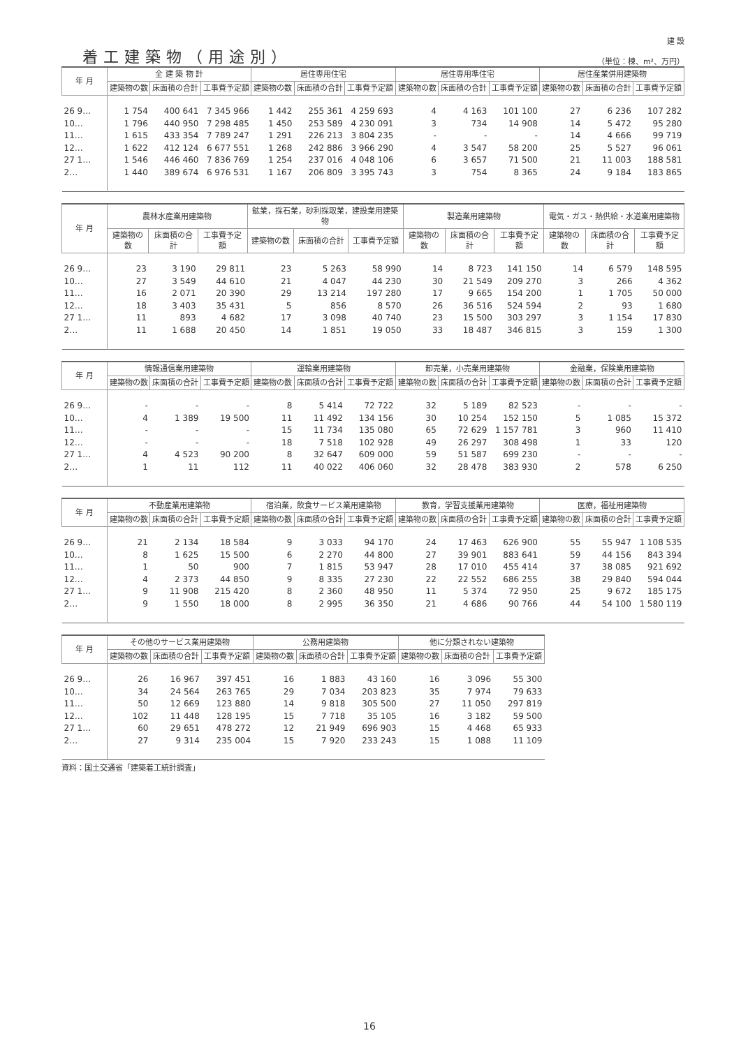着工建築物（用途別）
建 設
（単位：棟、m²、万円）
| 年 月 | 全 建 築 物 計 | | | 居住専用住宅 | | | 居住専用準住宅 | | | 居住産業併用建築物 | | |
| --- | --- | --- | --- | --- | --- | --- | --- | --- | --- | --- | --- | --- |
| | 建築物の数 | 床面積の合計 | 工事費予定額 | 建築物の数 | 床面積の合計 | 工事費予定額 | 建築物の数 | 床面積の合計 | 工事費予定額 | 建築物の数 | 床面積の合計 | 工事費予定額 |
| 26 9… | 1 754 | 400 641 | 7 345 966 | 1 442 | 255 361 | 4 259 693 | 4 | 4 163 | 101 100 | 27 | 6 236 | 107 282 |
| 10… | 1 796 | 440 950 | 7 298 485 | 1 450 | 253 589 | 4 230 091 | 3 | 734 | 14 908 | 14 | 5 472 | 95 280 |
| 11… | 1 615 | 433 354 | 7 789 247 | 1 291 | 226 213 | 3 804 235 | - | - | - | 14 | 4 666 | 99 719 |
| 12… | 1 622 | 412 124 | 6 677 551 | 1 268 | 242 886 | 3 966 290 | 4 | 3 547 | 58 200 | 25 | 5 527 | 96 061 |
| 27 1… | 1 546 | 446 460 | 7 836 769 | 1 254 | 237 016 | 4 048 106 | 6 | 3 657 | 71 500 | 21 | 11 003 | 188 581 |
| 2… | 1 440 | 389 674 | 6 976 531 | 1 167 | 206 809 | 3 395 743 | 3 | 754 | 8 365 | 24 | 9 184 | 183 865 |
| 年 月 | 農林水産業用建築物 | | | 鉱業，採石業，砂利採取業，建設業用建築物 | | | 製造業用建築物 | | | 電気・ガス・熱供給・水道業用建築物 | | |
| --- | --- | --- | --- | --- | --- | --- | --- | --- | --- | --- | --- | --- |
| | 建築物の数 | 床面積の合計 | 工事費予定額 | 建築物の数 | 床面積の合計 | 工事費予定額 | 建築物の数 | 床面積の合計 | 工事費予定額 | 建築物の数 | 床面積の合計 | 工事費予定額 |
| 26 9… | 23 | 3 190 | 29 811 | 23 | 5 263 | 58 990 | 14 | 8 723 | 141 150 | 14 | 6 579 | 148 595 |
| 10… | 27 | 3 549 | 44 610 | 21 | 4 047 | 44 230 | 30 | 21 549 | 209 270 | 3 | 266 | 4 362 |
| 11… | 16 | 2 071 | 20 390 | 29 | 13 214 | 197 280 | 17 | 9 665 | 154 200 | 1 | 1 705 | 50 000 |
| 12… | 18 | 3 403 | 35 431 | 5 | 856 | 8 570 | 26 | 36 516 | 524 594 | 2 | 93 | 1 680 |
| 27 1… | 11 | 893 | 4 682 | 17 | 3 098 | 40 740 | 23 | 15 500 | 303 297 | 3 | 1 154 | 17 830 |
| 2… | 11 | 1 688 | 20 450 | 14 | 1 851 | 19 050 | 33 | 18 487 | 346 815 | 3 | 159 | 1 300 |
| 年 月 | 情報通信業用建築物 | | | 運輸業用建築物 | | | 卸売業，小売業用建築物 | | | 金融業，保険業用建築物 | | |
| --- | --- | --- | --- | --- | --- | --- | --- | --- | --- | --- | --- | --- |
| | 建築物の数 | 床面積の合計 | 工事費予定額 | 建築物の数 | 床面積の合計 | 工事費予定額 | 建築物の数 | 床面積の合計 | 工事費予定額 | 建築物の数 | 床面積の合計 | 工事費予定額 |
| 26 9… | - | - | - | 8 | 5 414 | 72 722 | 32 | 5 189 | 82 523 | - | - | - |
| 10… | 4 | 1 389 | 19 500 | 11 | 11 492 | 134 156 | 30 | 10 254 | 152 150 | 5 | 1 085 | 15 372 |
| 11… | - | - | - | 15 | 11 734 | 135 080 | 65 | 72 629 | 1 157 781 | 3 | 960 | 11 410 |
| 12… | - | - | - | 18 | 7 518 | 102 928 | 49 | 26 297 | 308 498 | 1 | 33 | 120 |
| 27 1… | 4 | 4 523 | 90 200 | 8 | 32 647 | 609 000 | 59 | 51 587 | 699 230 | - | - | - |
| 2… | 1 | 11 | 112 | 11 | 40 022 | 406 060 | 32 | 28 478 | 383 930 | 2 | 578 | 6 250 |
| 年 月 | 不動産業用建築物 | | | 宿泊業，飲食サービス業用建築物 | | | 教育，学習支援業用建築物 | | | 医療，福祉用建築物 | | |
| --- | --- | --- | --- | --- | --- | --- | --- | --- | --- | --- | --- | --- |
| | 建築物の数 | 床面積の合計 | 工事費予定額 | 建築物の数 | 床面積の合計 | 工事費予定額 | 建築物の数 | 床面積の合計 | 工事費予定額 | 建築物の数 | 床面積の合計 | 工事費予定額 |
| 26 9… | 21 | 2 134 | 18 584 | 9 | 3 033 | 94 170 | 24 | 17 463 | 626 900 | 55 | 55 947 | 1 108 535 |
| 10… | 8 | 1 625 | 15 500 | 6 | 2 270 | 44 800 | 27 | 39 901 | 883 641 | 59 | 44 156 | 843 394 |
| 11… | 1 | 50 | 900 | 7 | 1 815 | 53 947 | 28 | 17 010 | 455 414 | 37 | 38 085 | 921 692 |
| 12… | 4 | 2 373 | 44 850 | 9 | 8 335 | 27 230 | 22 | 22 552 | 686 255 | 38 | 29 840 | 594 044 |
| 27 1… | 9 | 11 908 | 215 420 | 8 | 2 360 | 48 950 | 11 | 5 374 | 72 950 | 25 | 9 672 | 185 175 |
| 2… | 9 | 1 550 | 18 000 | 8 | 2 995 | 36 350 | 21 | 4 686 | 90 766 | 44 | 54 100 | 1 580 119 |
| 年 月 | その他のサービス業用建築物 | | | 公務用建築物 | | | 他に分類されない建築物 | | |
| --- | --- | --- | --- | --- | --- | --- | --- | --- | --- |
| | 建築物の数 | 床面積の合計 | 工事費予定額 | 建築物の数 | 床面積の合計 | 工事費予定額 | 建築物の数 | 床面積の合計 | 工事費予定額 |
| 26 9… | 26 | 16 967 | 397 451 | 16 | 1 883 | 43 160 | 16 | 3 096 | 55 300 |
| 10… | 34 | 24 564 | 263 765 | 29 | 7 034 | 203 823 | 35 | 7 974 | 79 633 |
| 11… | 50 | 12 669 | 123 880 | 14 | 9 818 | 305 500 | 27 | 11 050 | 297 819 |
| 12… | 102 | 11 448 | 128 195 | 15 | 7 718 | 35 105 | 16 | 3 182 | 59 500 |
| 27 1… | 60 | 29 651 | 478 272 | 12 | 21 949 | 696 903 | 15 | 4 468 | 65 933 |
| 2… | 27 | 9 314 | 235 004 | 15 | 7 920 | 233 243 | 15 | 1 088 | 11 109 |
資料：国土交通省「建築着工統計調査」
16